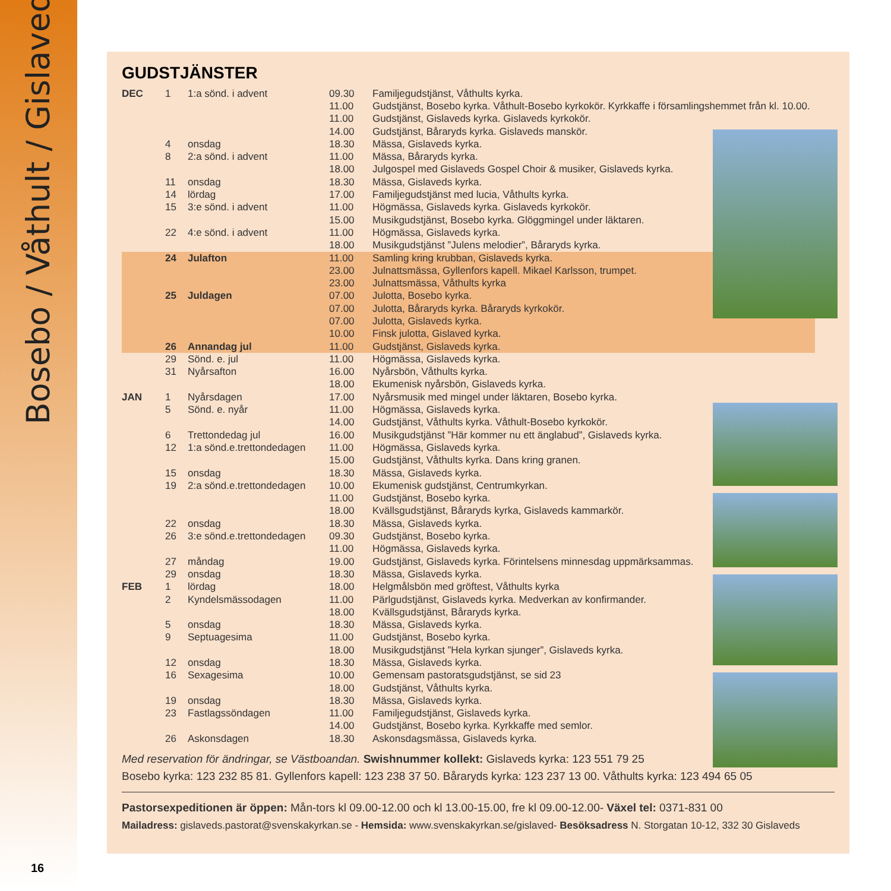Bosebo / Våthult / Gislaved
16
GUDSTJÄNSTER
| DEC | 1 | 1:a sönd. i advent | 09.30 | Familjegudstjänst, Våthults kyrka. |
| | | | 11.00 | Gudstjänst, Bosebo kyrka. Våthult-Bosebo kyrkokör. Kyrkkaffe i församlingshemmet från kl. 10.00. |
| | | | 11.00 | Gudstjänst, Gislaveds kyrka. Gislaveds kyrkokör. |
| | | | 14.00 | Gudstjänst, Båraryds kyrka. Gislaveds manskör. |
| | 4 | onsdag | 18.30 | Mässa, Gislaveds kyrka. |
| | 8 | 2:a sönd. i advent | 11.00 | Mässa, Båraryds kyrka. |
| | | | 18.00 | Julgospel med Gislaveds Gospel Choir & musiker, Gislaveds kyrka. |
| | 11 | onsdag | 18.30 | Mässa, Gislaveds kyrka. |
| | 14 | lördag | 17.00 | Familjegudstjänst med lucia, Våthults kyrka. |
| | 15 | 3:e sönd. i advent | 11.00 | Högmässa, Gislaveds kyrka. Gislaveds kyrkokör. |
| | | | 15.00 | Musikgudstjänst, Bosebo kyrka. Glöggmingel under läktaren. |
| | 22 | 4:e sönd. i advent | 11.00 | Högmässa, Gislaveds kyrka. |
| | | | 18.00 | Musikgudstjänst ”Julens melodier”, Båraryds kyrka. |
| | 24 | Julafton | 11.00 | Samling kring krubban, Gislaveds kyrka. |
| | | | 23.00 | Julnattsmässa, Gyllenfors kapell. Mikael Karlsson, trumpet. |
| | | | 23.00 | Julnattsmässa, Våthults kyrka |
| | 25 | Juldagen | 07.00 | Julotta, Bosebo kyrka. |
| | | | 07.00 | Julotta, Båraryds kyrka. Båraryds kyrkokör. |
| | | | 07.00 | Julotta, Gislaveds kyrka. |
| | | | 10.00 | Finsk julotta, Gislaved kyrka. |
| | 26 | Annandag jul | 11.00 | Gudstjänst, Gislaveds kyrka. |
| | 29 | Sönd. e. jul | 11.00 | Högmässa, Gislaveds kyrka. |
| | 31 | Nyårsafton | 16.00 | Nyårsbön, Våthults kyrka. |
| | | | 18.00 | Ekumenisk nyårsbön, Gislaveds kyrka. |
| JAN | 1 | Nyårsdagen | 17.00 | Nyårsmusik med mingel under läktaren, Bosebo kyrka. |
| | 5 | Sönd. e. nyår | 11.00 | Högmässa, Gislaveds kyrka. |
| | | | 14.00 | Gudstjänst, Våthults kyrka. Våthult-Bosebo kyrkokör. |
| | 6 | Trettondedag jul | 16.00 | Musikgudstjänst ”Här kommer nu ett änglabud”, Gislaveds kyrka. |
| | 12 | 1:a sönd.e.trettondedagen | 11.00 | Högmässa, Gislaveds kyrka. |
| | | | 15.00 | Gudstjänst, Våthults kyrka. Dans kring granen. |
| | 15 | onsdag | 18.30 | Mässa, Gislaveds kyrka. |
| | 19 | 2:a sönd.e.trettondedagen | 10.00 | Ekumenisk gudstjänst, Centrumkyrkan. |
| | | | 11.00 | Gudstjänst, Bosebo kyrka. |
| | | | 18.00 | Kvällsgudstjänst, Båraryds kyrka, Gislaveds kammarkör. |
| | 22 | onsdag | 18.30 | Mässa, Gislaveds kyrka. |
| | 26 | 3:e sönd.e.trettondedagen | 09.30 | Gudstjänst, Bosebo kyrka. |
| | | | 11.00 | Högmässa, Gislaveds kyrka. |
| | 27 | måndag | 19.00 | Gudstjänst, Gislaveds kyrka. Förintelsens minnesdag uppmärksammas. |
| | 29 | onsdag | 18.30 | Mässa, Gislaveds kyrka. |
| FEB | 1 | lördag | 18.00 | Helgmålsbön med gröftest, Våthults kyrka |
| | 2 | Kyndelsmässodagen | 11.00 | Pärlgudstjänst, Gislaveds kyrka. Medverkan av konfirmander. |
| | | | 18.00 | Kvällsgudstjänst, Båraryds kyrka. |
| | 5 | onsdag | 18.30 | Mässa, Gislaveds kyrka. |
| | 9 | Septuagesima | 11.00 | Gudstjänst, Bosebo kyrka. |
| | | | 18.00 | Musikgudstjänst ”Hela kyrkan sjunger”, Gislaveds kyrka. |
| | 12 | onsdag | 18.30 | Mässa, Gislaveds kyrka. |
| | 16 | Sexagesima | 10.00 | Gemensam pastoratsgudstjänst, se sid 23 |
| | | | 18.00 | Gudstjänst, Våthults kyrka. |
| | 19 | onsdag | 18.30 | Mässa, Gislaveds kyrka. |
| | 23 | Fastlagssöndagen | 11.00 | Familjegudstjänst, Gislaveds kyrka. |
| | | | 14.00 | Gudstjänst, Bosebo kyrka. Kyrkkaffe med semlor. |
| | 26 | Askonsdagen | 18.30 | Askonsdagsmässa, Gislaveds kyrka. |
Med reservation för ändringar, se Västboandan. Swishnummer kollekt: Gislaveds kyrka: 123 551 79 25
Bosebo kyrka: 123 232 85 81. Gyllenfors kapell: 123 238 37 50. Båraryds kyrka: 123 237 13 00. Våthults kyrka: 123 494 65 05
Pastorsexpeditionen är öppen: Mån-tors kl 09.00-12.00 och kl 13.00-15.00, fre kl 09.00-12.00- Växel tel: 0371-831 00
Mailadress: gislaveds.pastorat@svenskakyrkan.se - Hemsida: www.svenskakyrkan.se/gislaved- Besöksadress N. Storgatan 10-12, 332 30 Gislaveds